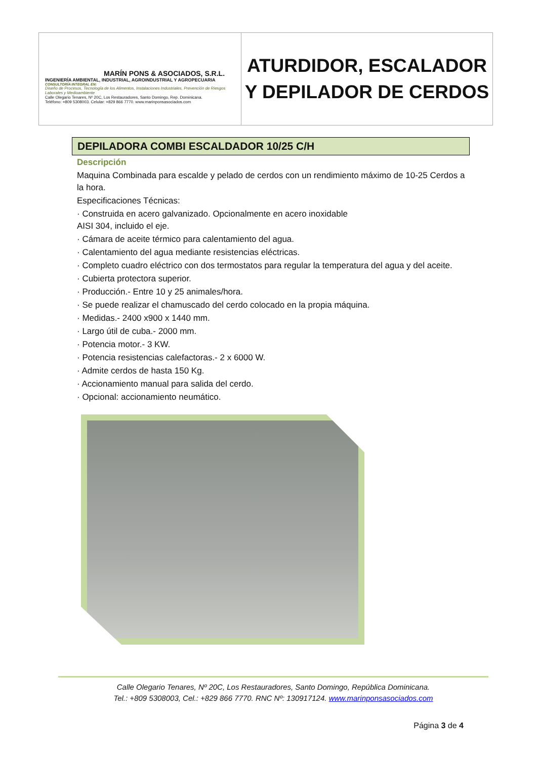MARÍN PONS & ASOCIADOS, S.R.L.
INGENIERÍA AMBIENTAL, INDUSTRIAL, AGROINDUSTRIAL Y AGROPECUARIA
CONSULTORÍA INTEGRAL EN:
Diseño de Procesos, Tecnología de los Alimentos, Instalaciones Industriales, Prevención de Riesgos Laborales y Medioambiente
Calle Olegario Tenares, Nº 20C, Los Restauradores, Santo Domingo, Rep. Dominicana.
Teléfono: +809 5308003. Celular: +829 866 7770. www.marinponsasociados.com
ATURDIDOR, ESCALADOR
Y DEPILADOR DE CERDOS
DEPILADORA COMBI ESCALDADOR 10/25 C/H
Descripción
Maquina Combinada para escalde y pelado de cerdos con un rendimiento máximo de 10-25 Cerdos a la hora.
Especificaciones Técnicas:
· Construida en acero galvanizado. Opcionalmente en acero inoxidable
AISI 304, incluido el eje.
· Cámara de aceite térmico para calentamiento del agua.
· Calentamiento del agua mediante resistencias eléctricas.
· Completo cuadro eléctrico con dos termostatos para regular la temperatura del agua y del aceite.
· Cubierta protectora superior.
· Producción.- Entre 10 y 25 animales/hora.
· Se puede realizar el chamuscado del cerdo colocado en la propia máquina.
· Medidas.- 2400 x900 x 1440 mm.
· Largo útil de cuba.- 2000 mm.
· Potencia motor.- 3 KW.
· Potencia resistencias calefactoras.- 2 x 6000 W.
· Admite cerdos de hasta 150 Kg.
· Accionamiento manual para salida del cerdo.
· Opcional: accionamiento neumático.
Calle Olegario Tenares, Nº 20C, Los Restauradores, Santo Domingo, República Dominicana.
Tel.: +809 5308003, Cel.: +829 866 7770. RNC Nº: 130917124. www.marinponsasociados.com
Página 3 de 4